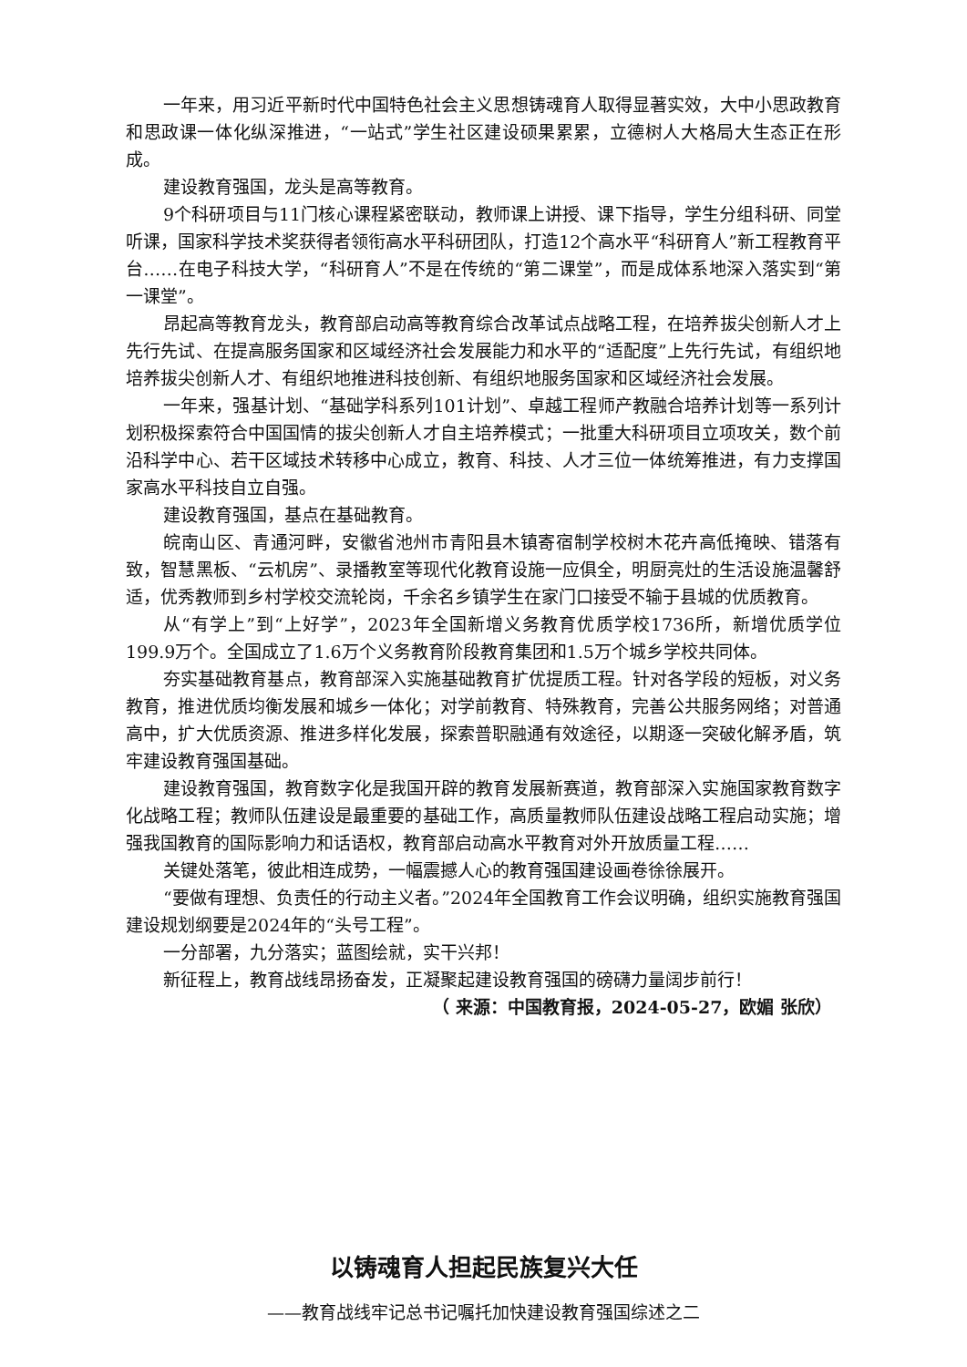一年来，用习近平新时代中国特色社会主义思想铸魂育人取得显著实效，大中小思政教育和思政课一体化纵深推进，“一站式”学生社区建设硕果累累，立德树人大格局大生态正在形成。
建设教育强国，龙头是高等教育。
9个科研项目与11门核心课程紧密联动，教师课上讲授、课下指导，学生分组科研、同堂听课，国家科学技术奖获得者领衔高水平科研团队，打造12个高水平“科研育人”新工程教育平台……在电子科技大学，“科研育人”不是在传统的“第二课堂”，而是成体系地深入落实到“第一课堂”。
昂起高等教育龙头，教育部启动高等教育综合改革试点战略工程，在培养拔尖创新人才上先行先试、在提高服务国家和区域经济社会发展能力和水平的“适配度”上先行先试，有组织地培养拔尖创新人才、有组织地推进科技创新、有组织地服务国家和区域经济社会发展。
一年来，强基计划、“基础学科系列101计划”、卓越工程师产教融合培养计划等一系列计划积极探索符合中国国情的拔尖创新人才自主培养模式；一批重大科研项目立项攻关，数个前沿科学中心、若干区域技术转移中心成立，教育、科技、人才三位一体统筹推进，有力支撑国家高水平科技自立自强。
建设教育强国，基点在基础教育。
皖南山区、青通河畔，安徽省池州市青阳县木镇寄宿制学校树木花卉高低掩映、错落有致，智慧黑板、“云机房”、录播教室等现代化教育设施一应俱全，明厨亮灶的生活设施温馨舒适，优秀教师到乡村学校交流轮岗，千余名乡镇学生在家门口接受不输于县城的优质教育。
从“有学上”到“上好学”，2023年全国新增义务教育优质学校1736所，新增优质学位199.9万个。全国成立了1.6万个义务教育阶段教育集团和1.5万个城乡学校共同体。
夯实基础教育基点，教育部深入实施基础教育扩优提质工程。针对各学段的短板，对义务教育，推进优质均衡发展和城乡一体化；对学前教育、特殊教育，完善公共服务网络；对普通高中，扩大优质资源、推进多样化发展，探索普职融通有效途径，以期逐一突破化解矛盾，筑牢建设教育强国基础。
建设教育强国，教育数字化是我国开辟的教育发展新赛道，教育部深入实施国家教育数字化战略工程；教师队伍建设是最重要的基础工作，高质量教师队伍建设战略工程启动实施；增强我国教育的国际影响力和话语权，教育部启动高水平教育对外开放质量工程……
关键处落笔，彼此相连成势，一幅震撼人心的教育强国建设画卷徐徐展开。
“要做有理想、负责任的行动主义者。”2024年全国教育工作会议明确，组织实施教育强国建设规划纲要是2024年的“头号工程”。
一分部署，九分落实；蓝图绘就，实干兴邦！
新征程上，教育战线昂扬奋发，正凝聚起建设教育强国的磅礴力量阔步前行！
（ 来源：中国教育报，2024-05-27，欧媚 张欣）
以铸魂育人担起民族复兴大任
——教育战线牢记总书记嘱托加快建设教育强国综述之二